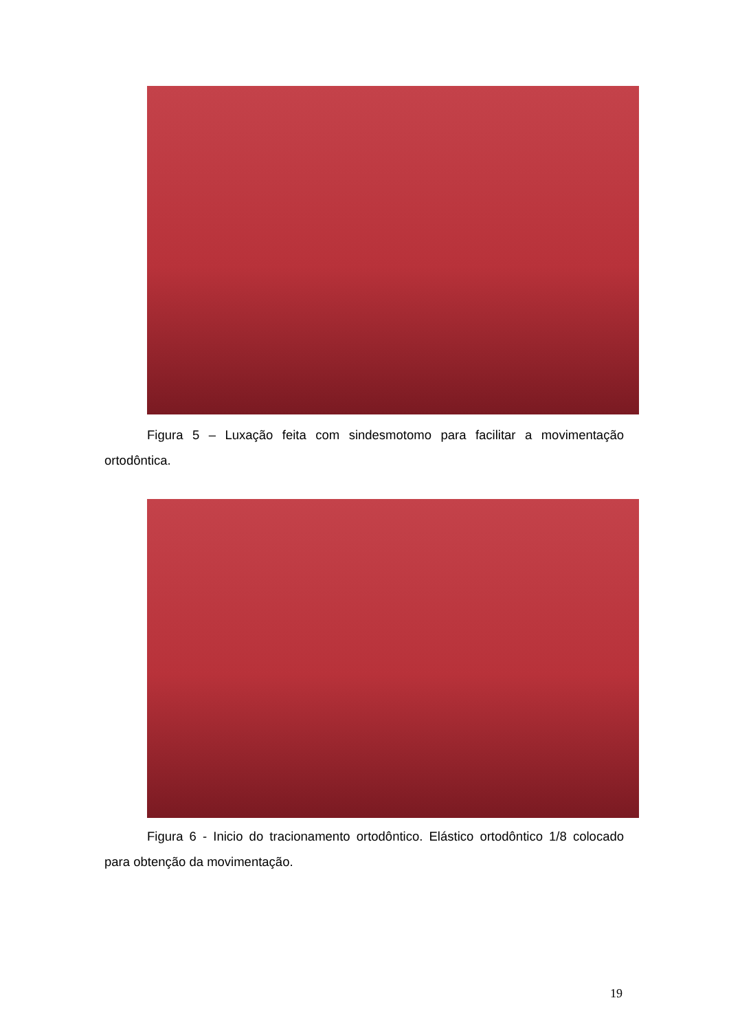Figura 5 – Luxação feita com sindesmotomo para facilitar a movimentação ortodôntica.
Figura 6 - Inicio do tracionamento ortodôntico. Elástico ortodôntico 1/8 colocado para obtenção da movimentação.
19